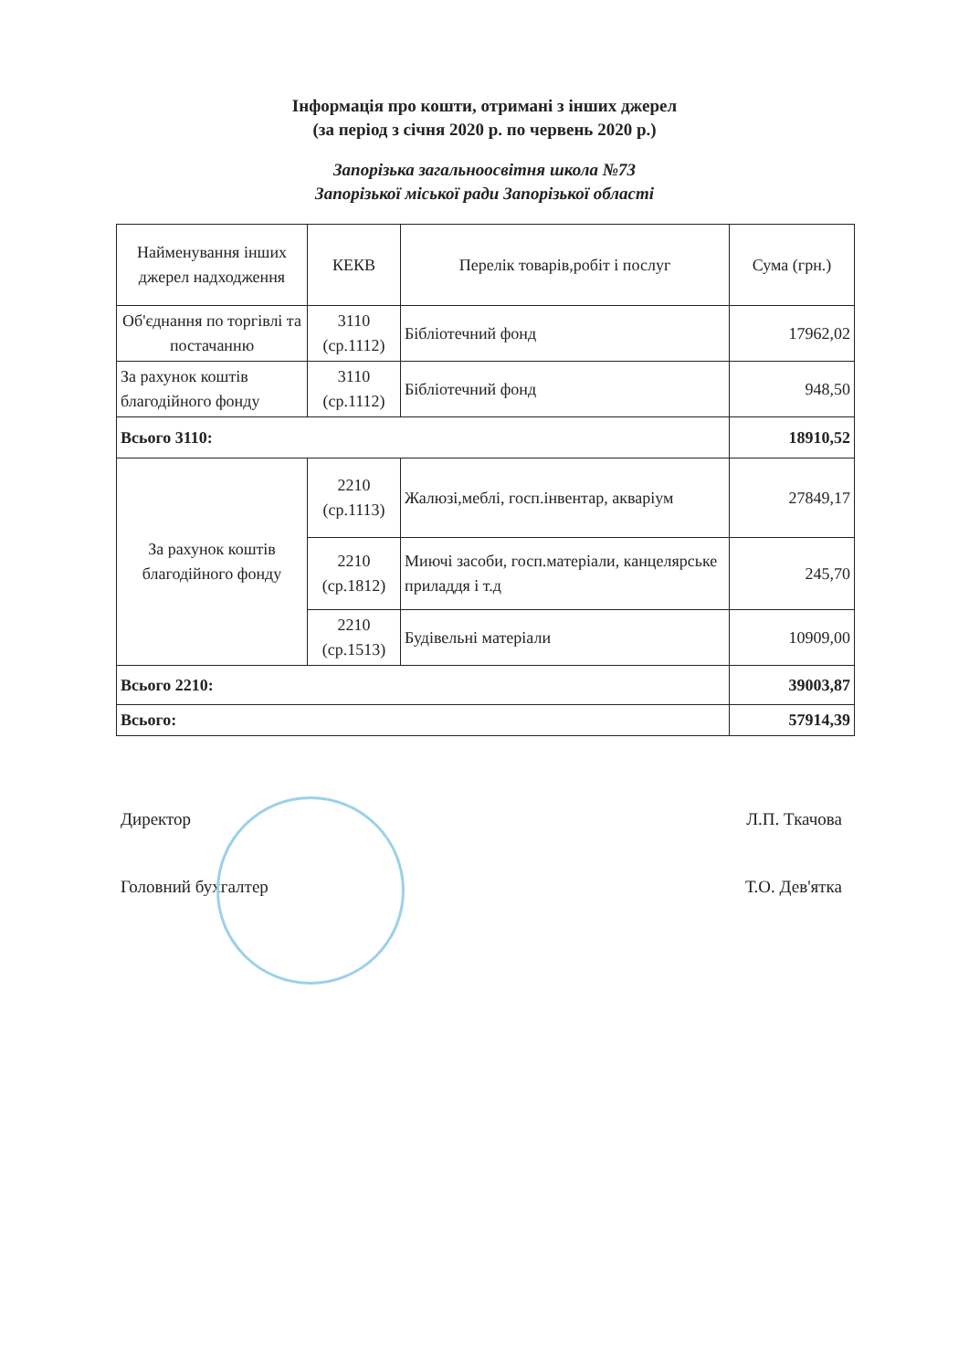Інформація про кошти, отримані з інших джерел
(за період з січня 2020 р. по червень 2020 р.)
Запорізька загальноосвітня школа №73
Запорізької міської ради Запорізької області
| Найменування інших джерел надходження | КЕКВ | Перелік товарів,робіт і послуг | Сума (грн.) |
| --- | --- | --- | --- |
| Об'єднання по торгівлі та постачанню | 3110 (ср.1112) | Бібліотечний фонд | 17962,02 |
| За рахунок коштів благодійного фонду | 3110 (ср.1112) | Бібліотечний фонд | 948,50 |
| Всього 3110: | | | 18910,52 |
| За рахунок коштів благодійного фонду | 2210 (ср.1113) | Жалюзі,меблі, госп.інвентар, акваріум | 27849,17 |
| | 2210 (ср.1812) | Миючі засоби, госп.матеріали, канцелярське приладдя і т.д | 245,70 |
| | 2210 (ср.1513) | Будівельні матеріали | 10909,00 |
| Всього 2210: | | | 39003,87 |
| Всього: | | | 57914,39 |
Директор Л.П. Ткачова
Головний бухгалтер Т.О. Дев'ятка